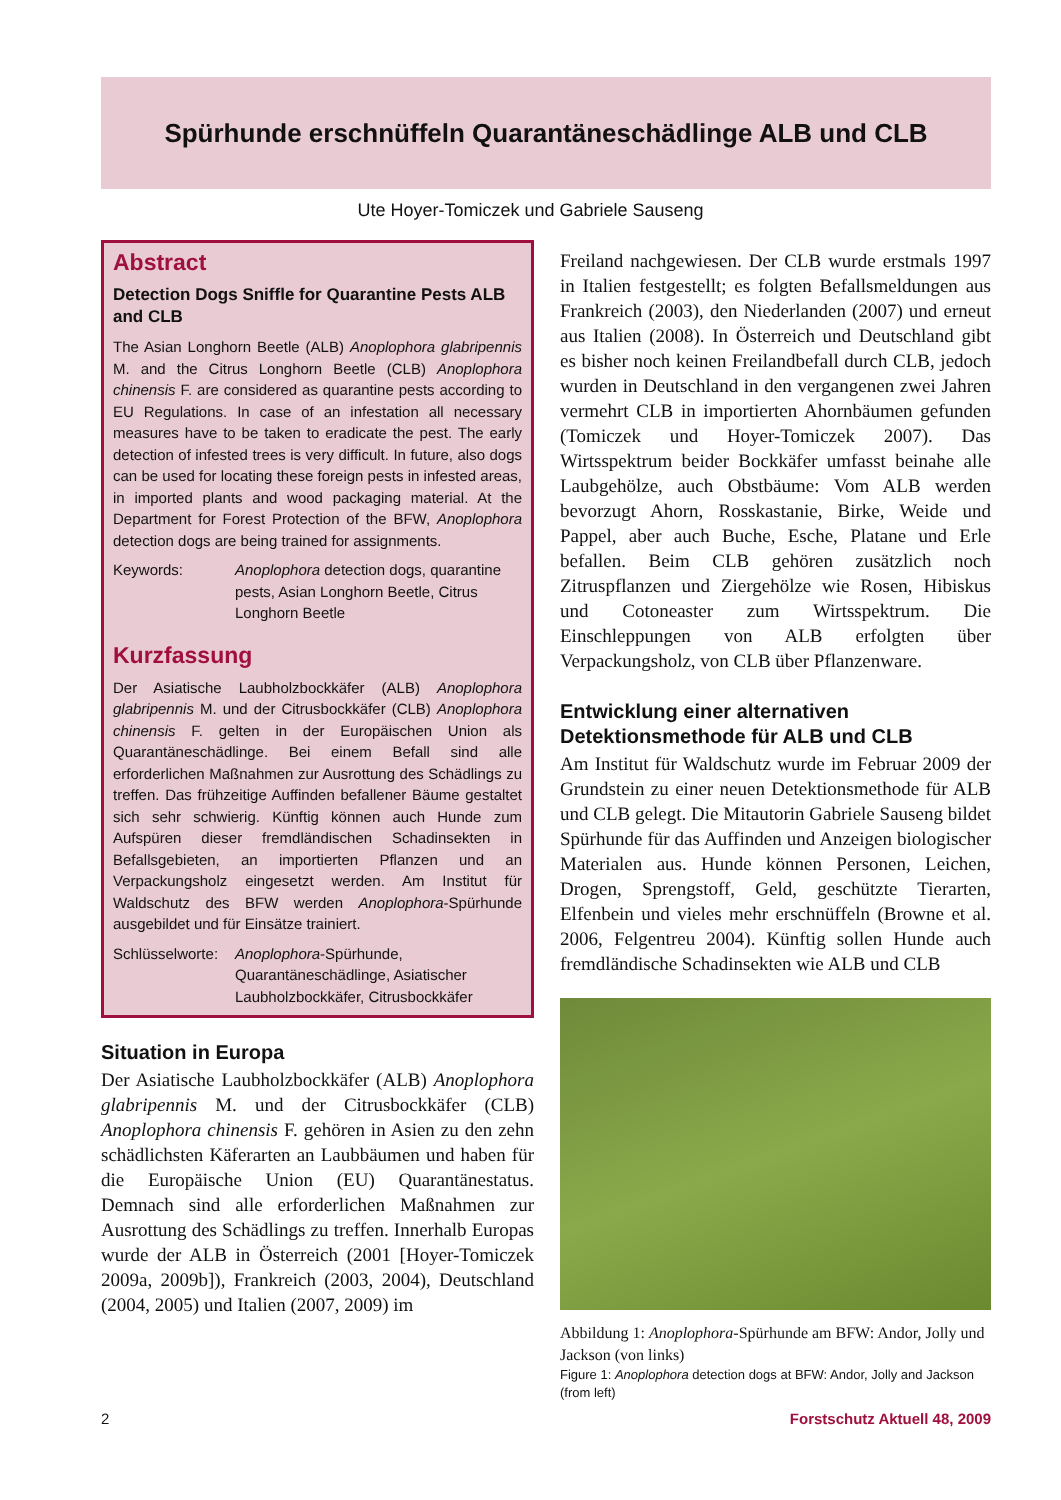Spürhunde erschnüffeln Quarantäneschädlinge ALB und CLB
Ute Hoyer-Tomiczek und Gabriele Sauseng
Abstract
Detection Dogs Sniffle for Quarantine Pests ALB and CLB
The Asian Longhorn Beetle (ALB) Anoplophora glabripennis M. and the Citrus Longhorn Beetle (CLB) Anoplophora chinensis F. are considered as quarantine pests according to EU Regulations. In case of an infestation all necessary measures have to be taken to eradicate the pest. The early detection of infested trees is very difficult. In future, also dogs can be used for locating these foreign pests in infested areas, in imported plants and wood packaging material. At the Department for Forest Protection of the BFW, Anoplophora detection dogs are being trained for assignments.
Keywords: Anoplophora detection dogs, quarantine pests, Asian Longhorn Beetle, Citrus Longhorn Beetle
Kurzfassung
Der Asiatische Laubholzbockkäfer (ALB) Anoplophora glabripennis M. und der Citrusbockkäfer (CLB) Anoplophora chinensis F. gelten in der Europäischen Union als Quarantäneschädlinge. Bei einem Befall sind alle erforderlichen Maßnahmen zur Ausrottung des Schädlings zu treffen. Das frühzeitige Auffinden befallener Bäume gestaltet sich sehr schwierig. Künftig können auch Hunde zum Aufspüren dieser fremdländischen Schadinsekten in Befallsgebieten, an importierten Pflanzen und an Verpackungsholz eingesetzt werden. Am Institut für Waldschutz des BFW werden Anoplophora-Spürhunde ausgebildet und für Einsätze trainiert.
Schlüsselworte: Anoplophora-Spürhunde, Quarantäneschädlinge, Asiatischer Laubholzbockkäfer, Citrusbockkäfer
Situation in Europa
Der Asiatische Laubholzbockkäfer (ALB) Anoplophora glabripennis M. und der Citrusbockkäfer (CLB) Anoplophora chinensis F. gehören in Asien zu den zehn schädlichsten Käferarten an Laubbäumen und haben für die Europäische Union (EU) Quarantänestatus. Demnach sind alle erforderlichen Maßnahmen zur Ausrottung des Schädlings zu treffen. Innerhalb Europas wurde der ALB in Österreich (2001 [Hoyer-Tomiczek 2009a, 2009b]), Frankreich (2003, 2004), Deutschland (2004, 2005) und Italien (2007, 2009) im
Freiland nachgewiesen. Der CLB wurde erstmals 1997 in Italien festgestellt; es folgten Befallsmeldungen aus Frankreich (2003), den Niederlanden (2007) und erneut aus Italien (2008). In Österreich und Deutschland gibt es bisher noch keinen Freilandbefall durch CLB, jedoch wurden in Deutschland in den vergangenen zwei Jahren vermehrt CLB in importierten Ahornbäumen gefunden (Tomiczek und Hoyer-Tomiczek 2007). Das Wirtsspektrum beider Bockkäfer umfasst beinahe alle Laubgehölze, auch Obstbäume: Vom ALB werden bevorzugt Ahorn, Rosskastanie, Birke, Weide und Pappel, aber auch Buche, Esche, Platane und Erle befallen. Beim CLB gehören zusätzlich noch Zitruspflanzen und Ziergehölze wie Rosen, Hibiskus und Cotoneaster zum Wirtsspektrum. Die Einschleppungen von ALB erfolgten über Verpackungsholz, von CLB über Pflanzenware.
Entwicklung einer alternativen Detektionsmethode für ALB und CLB
Am Institut für Waldschutz wurde im Februar 2009 der Grundstein zu einer neuen Detektionsmethode für ALB und CLB gelegt. Die Mitautorin Gabriele Sauseng bildet Spürhunde für das Auffinden und Anzeigen biologischer Materialen aus. Hunde können Personen, Leichen, Drogen, Sprengstoff, Geld, geschützte Tierarten, Elfenbein und vieles mehr erschnüffeln (Browne et al. 2006, Felgentreu 2004). Künftig sollen Hunde auch fremdländische Schadinsekten wie ALB und CLB
Abbildung 1: Anoplophora-Spürhunde am BFW: Andor, Jolly und Jackson (von links)
Figure 1: Anoplophora detection dogs at BFW: Andor, Jolly and Jackson (from left)
2 Forstschutz Aktuell 48, 2009